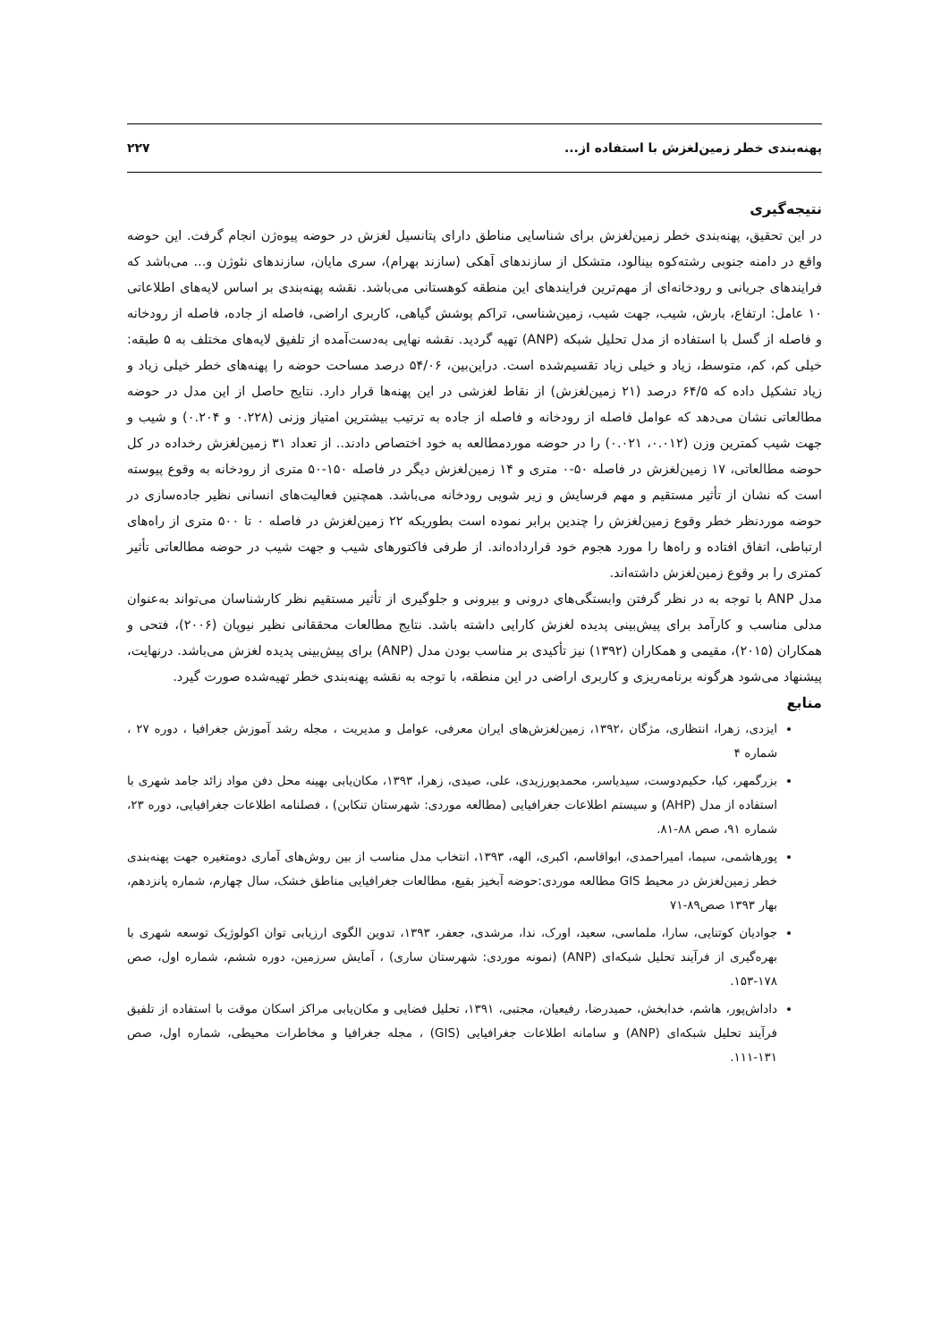پهنه‌بندی خطر زمین‌لغزش با استفاده از... ۲۲۷
نتیجه‌گیری
در این تحقیق، پهنه‌بندی خطر زمین‌لغزش برای شناسایی مناطق دارای پتانسیل لغزش در حوضه پیوه‌ژن انجام گرفت. این حوضه واقع در دامنه جنوبی رشته‌کوه بینالود، متشکل از سازندهای آهکی (سازند بهرام)، سری مایان، سازندهای نئوژن و... می‌باشد که فرایندهای جریانی و رودخانه‌ای از مهم‌ترین فرایندهای این منطقه کوهستانی می‌باشد. نقشه پهنه‌بندی بر اساس لایه‌های اطلاعاتی ۱۰ عامل: ارتفاع، بارش، شیب، جهت شیب، زمین‌شناسی، تراکم پوشش گیاهی، کاربری اراضی، فاصله از جاده، فاصله از رودخانه و فاصله از گسل با استفاده از مدل تحلیل شبکه (ANP) تهیه گردید. نقشه نهایی به‌دست‌آمده از تلفیق لایه‌های مختلف به ۵ طبقه: خیلی کم، کم، متوسط، زیاد و خیلی زیاد تقسیم‌شده است. دراین‌بین، ۵۴/۰۶ درصد مساحت حوضه را پهنه‌های خطر خیلی زیاد و زیاد تشکیل داده که ۶۴/۵ درصد (۲۱ زمین‌لغزش) از نقاط لغزشی در این پهنه‌ها قرار دارد. نتایج حاصل از این مدل در حوضه مطالعاتی نشان می‌دهد که عوامل فاصله از رودخانه و فاصله از جاده به ترتیب بیشترین امتیاز وزنی (۰.۲۲۸ و ۰.۲۰۴) و شیب و جهت شیب کمترین وزن (۰.۰۱۲، ۰.۰۲۱) را در حوضه موردمطالعه به خود اختصاص دادند.. از تعداد ۳۱ زمین‌لغزش رخداده در کل حوضه مطالعاتی، ۱۷ زمین‌لغزش در فاصله ۵۰-۰ متری و ۱۴ زمین‌لغزش دیگر در فاصله ۱۵۰-۵۰ متری از رودخانه به وقوع پیوسته است که نشان از تأثیر مستقیم و مهم فرسایش و زیر شویی رودخانه می‌باشد. همچنین فعالیت‌های انسانی نظیر جاده‌سازی در حوضه موردنظر خطر وقوع زمین‌لغزش را چندین برابر نموده است بطوریکه ۲۲ زمین‌لغزش در فاصله ۰ تا ۵۰۰ متری از راه‌های ارتباطی، اتفاق افتاده و راه‌ها را مورد هجوم خود قرارداده‌اند. از طرفی فاکتورهای شیب و جهت شیب در حوضه مطالعاتی تأثیر کمتری را بر وقوع زمین‌لغزش داشته‌اند.
مدل ANP با توجه به در نظر گرفتن وابستگی‌های درونی و بیرونی و جلوگیری از تأثیر مستقیم نظر کارشناسان می‌تواند به‌عنوان مدلی مناسب و کارآمد برای پیش‌بینی پدیده لغزش کارایی داشته باشد. نتایج مطالعات محققانی نظیر نیوپان (۲۰۰۶)، فتحی و همکاران (۲۰۱۵)، مقیمی و همکاران (۱۳۹۲) نیز تأکیدی بر مناسب بودن مدل (ANP) برای پیش‌بینی پدیده لغزش می‌باشد. درنهایت، پیشنهاد می‌شود هرگونه برنامه‌ریزی و کاربری اراضی در این منطقه، با توجه به نقشه پهنه‌بندی خطر تهیه‌شده صورت گیرد.
منابع
ایزدی، زهرا، انتظاری، مژگان ،۱۳۹۲، زمین‌لغزش‌های ایران معرفی، عوامل و مدیریت ، مجله رشد آموزش جغرافیا ، دوره ۲۷ ، شماره ۴
بزرگمهر، کیا، حکیم‌دوست، سیدیاسر، محمدپورزیدی، علی، صیدی، زهرا، ۱۳۹۳، مکان‌یابی بهینه محل دفن مواد زائد جامد شهری با استفاده از مدل (AHP) و سیستم اطلاعات جغرافیایی (مطالعه موردی: شهرستان تنکابن) ، فصلنامه اطلاعات جغرافیایی، دوره ۲۳، شماره ۹۱، صص ۸۸-۸۱.
پورهاشمی، سیما، امیراحمدی، ابواقاسم، اکبری، الهه، ۱۳۹۳، انتخاب مدل مناسب از بین روش‌های آماری دومتغیره جهت پهنه‌بندی خطر زمین‌لغزش در محیط GIS مطالعه موردی:حوضه آبخیز بقیع، مطالعات جغرافیایی مناطق خشک، سال چهارم، شماره پانزدهم، بهار ۱۳۹۳ صص۸۹-۷۱
جوادیان کوتنایی، سارا، ملماسی، سعید، اورک، ندا، مرشدی، جعفر، ۱۳۹۳، تدوین الگوی ارزیابی توان اکولوژیک توسعه شهری با بهره‌گیری از فرآیند تحلیل شبکه‌ای (ANP) (نمونه موردی: شهرستان ساری) ، آمایش سرزمین، دوره ششم، شماره اول، صص ۱۷۸-۱۵۳.
داداش‌پور، هاشم، خدابخش، حمیدرضا، رفیعیان، مجتبی، ۱۳۹۱، تحلیل فضایی و مکان‌یابی مراکز اسکان موقت با استفاده از تلفیق فرآیند تحلیل شبکه‌ای (ANP) و سامانه اطلاعات جغرافیایی (GIS) ، مجله جغرافیا و مخاطرات محیطی، شماره اول، صص ۱۳۱-۱۱۱.